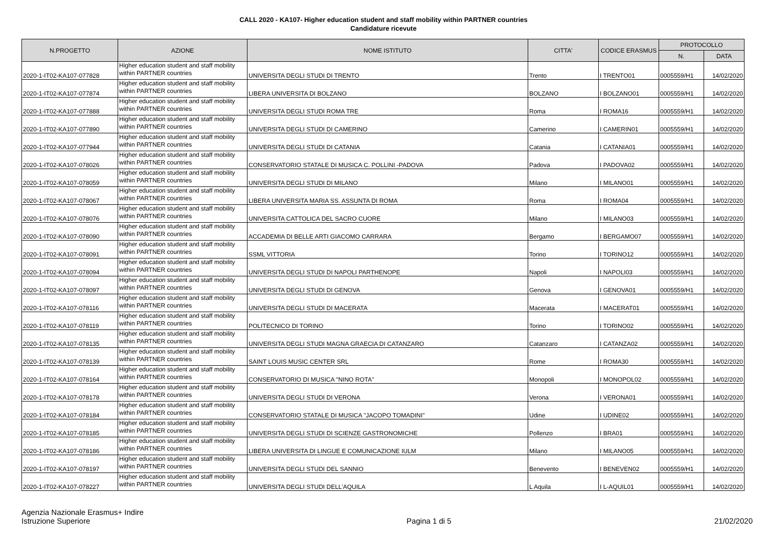CALL 2020 - KA107- Higher education student and staff mobility within PARTNER countries
Candidature ricevute
| N.PROGETTO | AZIONE | NOME ISTITUTO | CITTA' | CODICE ERASMUS | PROTOCOLLO | |
| --- | --- | --- | --- | --- | --- | --- |
| | | | | | N. | DATA |
| 2020-1-IT02-KA107-077828 | Higher education student and staff mobility within PARTNER countries | UNIVERSITA DEGLI STUDI DI TRENTO | Trento | I TRENTO01 | 0005559/H1 | 14/02/2020 |
| 2020-1-IT02-KA107-077874 | Higher education student and staff mobility within PARTNER countries | LIBERA UNIVERSITA DI BOLZANO | BOLZANO | I BOLZANO01 | 0005559/H1 | 14/02/2020 |
| 2020-1-IT02-KA107-077888 | Higher education student and staff mobility within PARTNER countries | UNIVERSITA DEGLI STUDI ROMA TRE | Roma | I ROMA16 | 0005559/H1 | 14/02/2020 |
| 2020-1-IT02-KA107-077890 | Higher education student and staff mobility within PARTNER countries | UNIVERSITA DEGLI STUDI DI CAMERINO | Camerino | I CAMERIN01 | 0005559/H1 | 14/02/2020 |
| 2020-1-IT02-KA107-077944 | Higher education student and staff mobility within PARTNER countries | UNIVERSITA DEGLI STUDI DI CATANIA | Catania | I CATANIA01 | 0005559/H1 | 14/02/2020 |
| 2020-1-IT02-KA107-078026 | Higher education student and staff mobility within PARTNER countries | CONSERVATORIO STATALE DI MUSICA C. POLLINI -PADOVA | Padova | I PADOVA02 | 0005559/H1 | 14/02/2020 |
| 2020-1-IT02-KA107-078059 | Higher education student and staff mobility within PARTNER countries | UNIVERSITA DEGLI STUDI DI MILANO | Milano | I MILANO01 | 0005559/H1 | 14/02/2020 |
| 2020-1-IT02-KA107-078067 | Higher education student and staff mobility within PARTNER countries | LIBERA UNIVERSITA MARIA SS. ASSUNTA DI ROMA | Roma | I ROMA04 | 0005559/H1 | 14/02/2020 |
| 2020-1-IT02-KA107-078076 | Higher education student and staff mobility within PARTNER countries | UNIVERSITA CATTOLICA DEL SACRO CUORE | Milano | I MILANO03 | 0005559/H1 | 14/02/2020 |
| 2020-1-IT02-KA107-078090 | Higher education student and staff mobility within PARTNER countries | ACCADEMIA DI BELLE ARTI GIACOMO CARRARA | Bergamo | I BERGAMO07 | 0005559/H1 | 14/02/2020 |
| 2020-1-IT02-KA107-078091 | Higher education student and staff mobility within PARTNER countries | SSML VITTORIA | Torino | I TORINO12 | 0005559/H1 | 14/02/2020 |
| 2020-1-IT02-KA107-078094 | Higher education student and staff mobility within PARTNER countries | UNIVERSITA DEGLI STUDI DI NAPOLI PARTHENOPE | Napoli | I NAPOLI03 | 0005559/H1 | 14/02/2020 |
| 2020-1-IT02-KA107-078097 | Higher education student and staff mobility within PARTNER countries | UNIVERSITA DEGLI STUDI DI GENOVA | Genova | I GENOVA01 | 0005559/H1 | 14/02/2020 |
| 2020-1-IT02-KA107-078116 | Higher education student and staff mobility within PARTNER countries | UNIVERSITA DEGLI STUDI DI MACERATA | Macerata | I MACERAT01 | 0005559/H1 | 14/02/2020 |
| 2020-1-IT02-KA107-078119 | Higher education student and staff mobility within PARTNER countries | POLITECNICO DI TORINO | Torino | I TORINO02 | 0005559/H1 | 14/02/2020 |
| 2020-1-IT02-KA107-078135 | Higher education student and staff mobility within PARTNER countries | UNIVERSITA DEGLI STUDI MAGNA GRAECIA DI CATANZARO | Catanzaro | I CATANZA02 | 0005559/H1 | 14/02/2020 |
| 2020-1-IT02-KA107-078139 | Higher education student and staff mobility within PARTNER countries | SAINT LOUIS MUSIC CENTER SRL | Rome | I ROMA30 | 0005559/H1 | 14/02/2020 |
| 2020-1-IT02-KA107-078164 | Higher education student and staff mobility within PARTNER countries | CONSERVATORIO DI MUSICA "NINO ROTA" | Monopoli | I MONOPOL02 | 0005559/H1 | 14/02/2020 |
| 2020-1-IT02-KA107-078178 | Higher education student and staff mobility within PARTNER countries | UNIVERSITA DEGLI STUDI DI VERONA | Verona | I VERONA01 | 0005559/H1 | 14/02/2020 |
| 2020-1-IT02-KA107-078184 | Higher education student and staff mobility within PARTNER countries | CONSERVATORIO STATALE DI MUSICA "JACOPO TOMADINI" | Udine | I UDINE02 | 0005559/H1 | 14/02/2020 |
| 2020-1-IT02-KA107-078185 | Higher education student and staff mobility within PARTNER countries | UNIVERSITA DEGLI STUDI DI SCIENZE GASTRONOMICHE | Pollenzo | I BRA01 | 0005559/H1 | 14/02/2020 |
| 2020-1-IT02-KA107-078186 | Higher education student and staff mobility within PARTNER countries | LIBERA UNIVERSITA DI LINGUE E COMUNICAZIONE IULM | Milano | I MILANO05 | 0005559/H1 | 14/02/2020 |
| 2020-1-IT02-KA107-078197 | Higher education student and staff mobility within PARTNER countries | UNIVERSITA DEGLI STUDI DEL SANNIO | Benevento | I BENEVEN02 | 0005559/H1 | 14/02/2020 |
| 2020-1-IT02-KA107-078227 | Higher education student and staff mobility within PARTNER countries | UNIVERSITA DEGLI STUDI DELL'AQUILA | L Aquila | I L-AQUIL01 | 0005559/H1 | 14/02/2020 |
Agenzia Nazionale Erasmus+ Indire
Istruzione Superiore
Pagina 1 di 5
21/02/2020